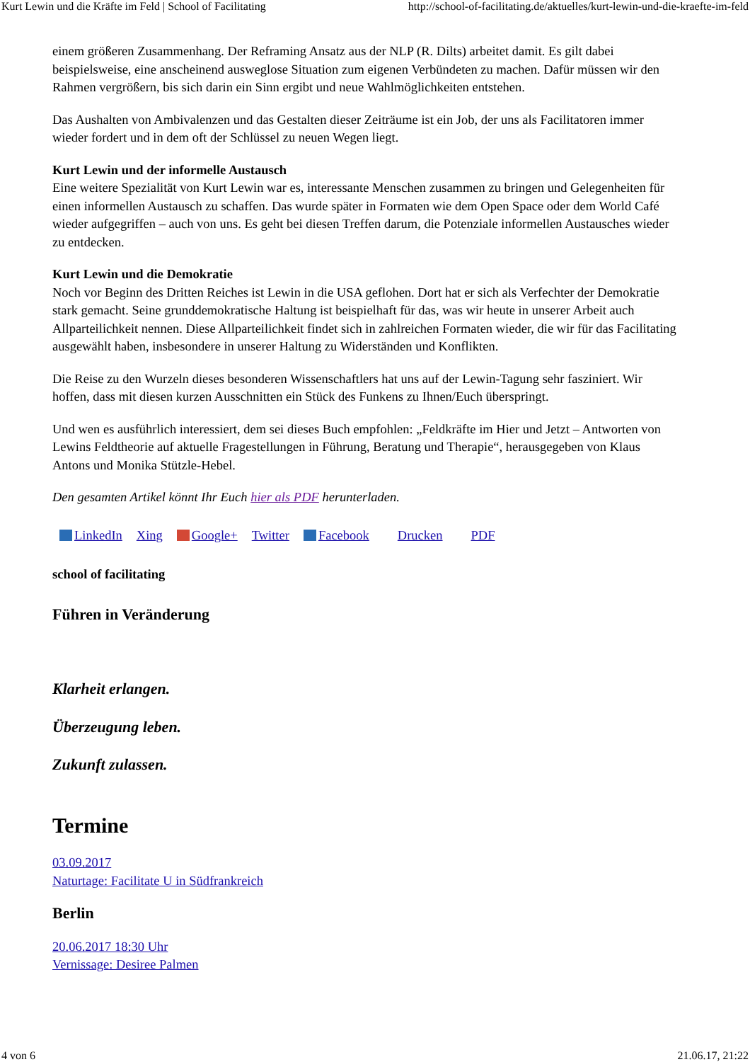Kurt Lewin und die Kräfte im Feld | School of Facilitating http://school-of-facilitating.de/aktuelles/kurt-lewin-und-die-kraefte-im-feld
einem größeren Zusammenhang. Der Reframing Ansatz aus der NLP (R. Dilts) arbeitet damit. Es gilt dabei beispielsweise, eine anscheinend ausweglose Situation zum eigenen Verbündeten zu machen. Dafür müssen wir den Rahmen vergrößern, bis sich darin ein Sinn ergibt und neue Wahlmöglichkeiten entstehen.
Das Aushalten von Ambivalenzen und das Gestalten dieser Zeiträume ist ein Job, der uns als Facilitatoren immer wieder fordert und in dem oft der Schlüssel zu neuen Wegen liegt.
Kurt Lewin und der informelle Austausch
Eine weitere Spezialität von Kurt Lewin war es, interessante Menschen zusammen zu bringen und Gelegenheiten für einen informellen Austausch zu schaffen. Das wurde später in Formaten wie dem Open Space oder dem World Café wieder aufgegriffen – auch von uns. Es geht bei diesen Treffen darum, die Potenziale informellen Austausches wieder zu entdecken.
Kurt Lewin und die Demokratie
Noch vor Beginn des Dritten Reiches ist Lewin in die USA geflohen. Dort hat er sich als Verfechter der Demokratie stark gemacht. Seine grunddemokratische Haltung ist beispielhaft für das, was wir heute in unserer Arbeit auch Allparteilichkeit nennen. Diese Allparteilichkeit findet sich in zahlreichen Formaten wieder, die wir für das Facilitating ausgewählt haben, insbesondere in unserer Haltung zu Widerständen und Konflikten.
Die Reise zu den Wurzeln dieses besonderen Wissenschaftlers hat uns auf der Lewin-Tagung sehr fasziniert. Wir hoffen, dass mit diesen kurzen Ausschnitten ein Stück des Funkens zu Ihnen/Euch überspringt.
Und wen es ausführlich interessiert, dem sei dieses Buch empfohlen: „Feldkräfte im Hier und Jetzt – Antworten von Lewins Feldtheorie auf aktuelle Fragestellungen in Führung, Beratung und Therapie“, herausgegeben von Klaus Antons und Monika Stützle-Hebel.
Den gesamten Artikel könnt Ihr Euch hier als PDF herunterladen.
LinkedIn Xing Google+ Twitter Facebook Drucken PDF
school of facilitating
Führen in Veränderung
Klarheit erlangen.
Überzeugung leben.
Zukunft zulassen.
Termine
03.09.2017
Naturtage: Facilitate U in Südfrankreich
Berlin
20.06.2017 18:30 Uhr
Vernissage: Desiree Palmen
4 von 6 21.06.17, 21:22